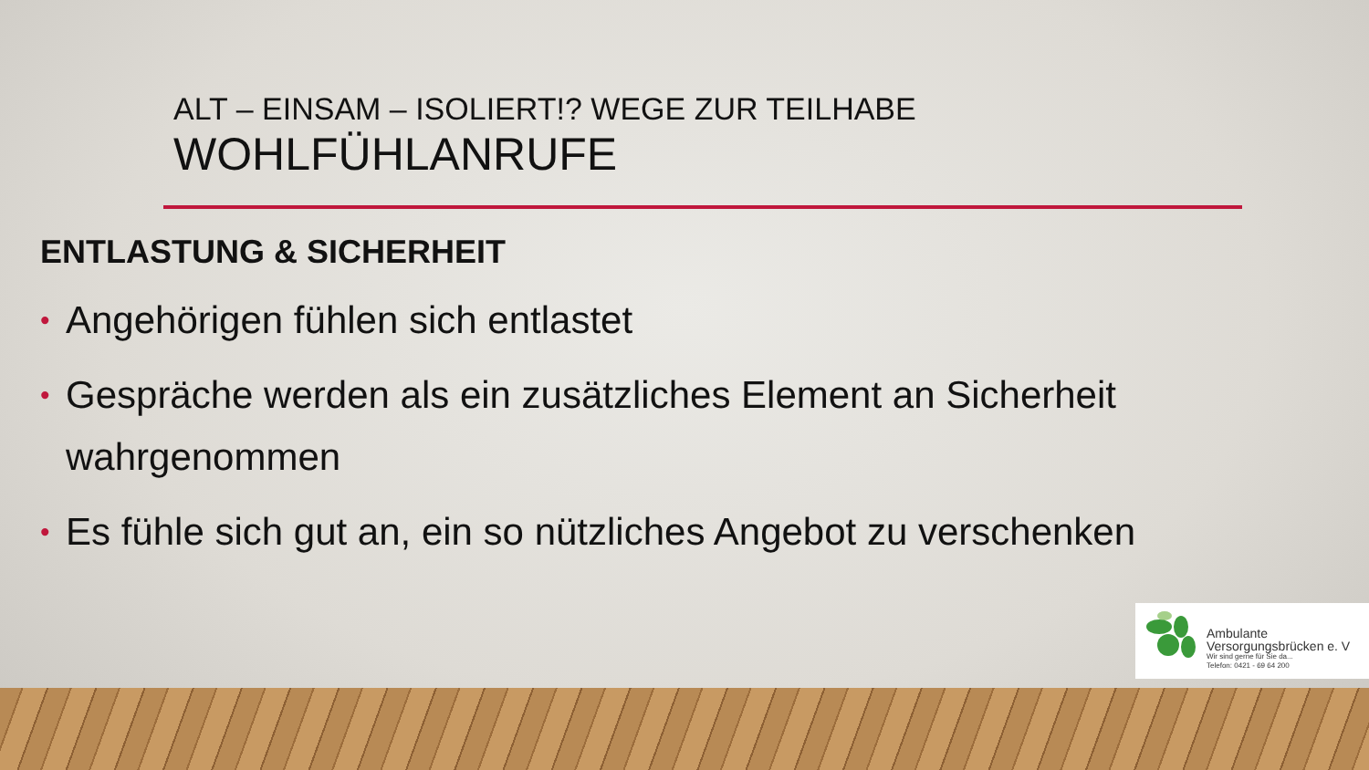ALT – EINSAM – ISOLIERT!? WEGE ZUR TEILHABE
WOHLFÜHLANRUFE
ENTLASTUNG & SICHERHEIT
• Angehörigen fühlen sich entlastet
• Gespräche werden als ein zusätzliches Element an Sicherheit wahrgenommen
• Es fühle sich gut an, ein so nützliches Angebot zu verschenken
Ambulante
Versorgungsbrücken e. V
Wir sind gerne für Sie da...
Telefon: 0421 - 69 64 200